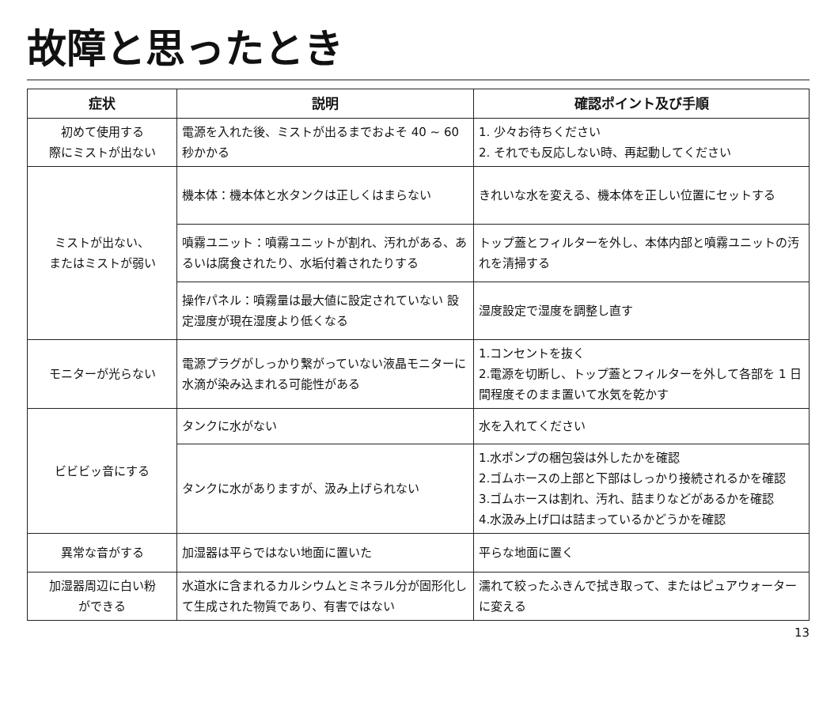故障と思ったとき
| 症状 | 説明 | 確認ポイント及び手順 |
| --- | --- | --- |
| 初めて使用する 際にミストが出ない | 電源を入れた後、ミストが出るまでおよそ 40 ~ 60 秒かかる | 1. 少々お待ちください 2. それでも反応しない時、再起動してください |
| ミストが出ない、 またはミストが弱い | 機本体：機本体と水タンクは正しくはまらない | きれいな水を変える、機本体を正しい位置にセットする |
| | 噴霧ユニット：噴霧ユニットが割れ、汚れがある、あるいは腐食されたり、水垢付着されたりする | トップ蓋とフィルターを外し、本体内部と噴霧ユニットの汚れを清掃する |
| | 操作パネル：噴霧量は最大値に設定されていない 設定湿度が現在湿度より低くなる | 湿度設定で湿度を調整し直す |
| モニターが光らない | 電源プラグがしっかり繋がっていない液晶モニターに水滴が染み込まれる可能性がある | 1.コンセントを抜く 2.電源を切断し、トップ蓋とフィルターを外して各部を 1 日間程度そのまま置いて水気を乾かす |
| ビビビッ音にする | タンクに水がない | 水を入れてください |
| | タンクに水がありますが、汲み上げられない | 1.水ポンプの梱包袋は外したかを確認 2.ゴムホースの上部と下部はしっかり接続されるかを確認 3.ゴムホースは割れ、汚れ、詰まりなどがあるかを確認 4.水汲み上げ口は詰まっているかどうかを確認 |
| 異常な音がする | 加湿器は平らではない地面に置いた | 平らな地面に置く |
| 加湿器周辺に白い粉 ができる | 水道水に含まれるカルシウムとミネラル分が固形化して生成された物質であり、有害ではない | 濡れて絞ったふきんで拭き取って、またはピュアウォーターに変える |
13